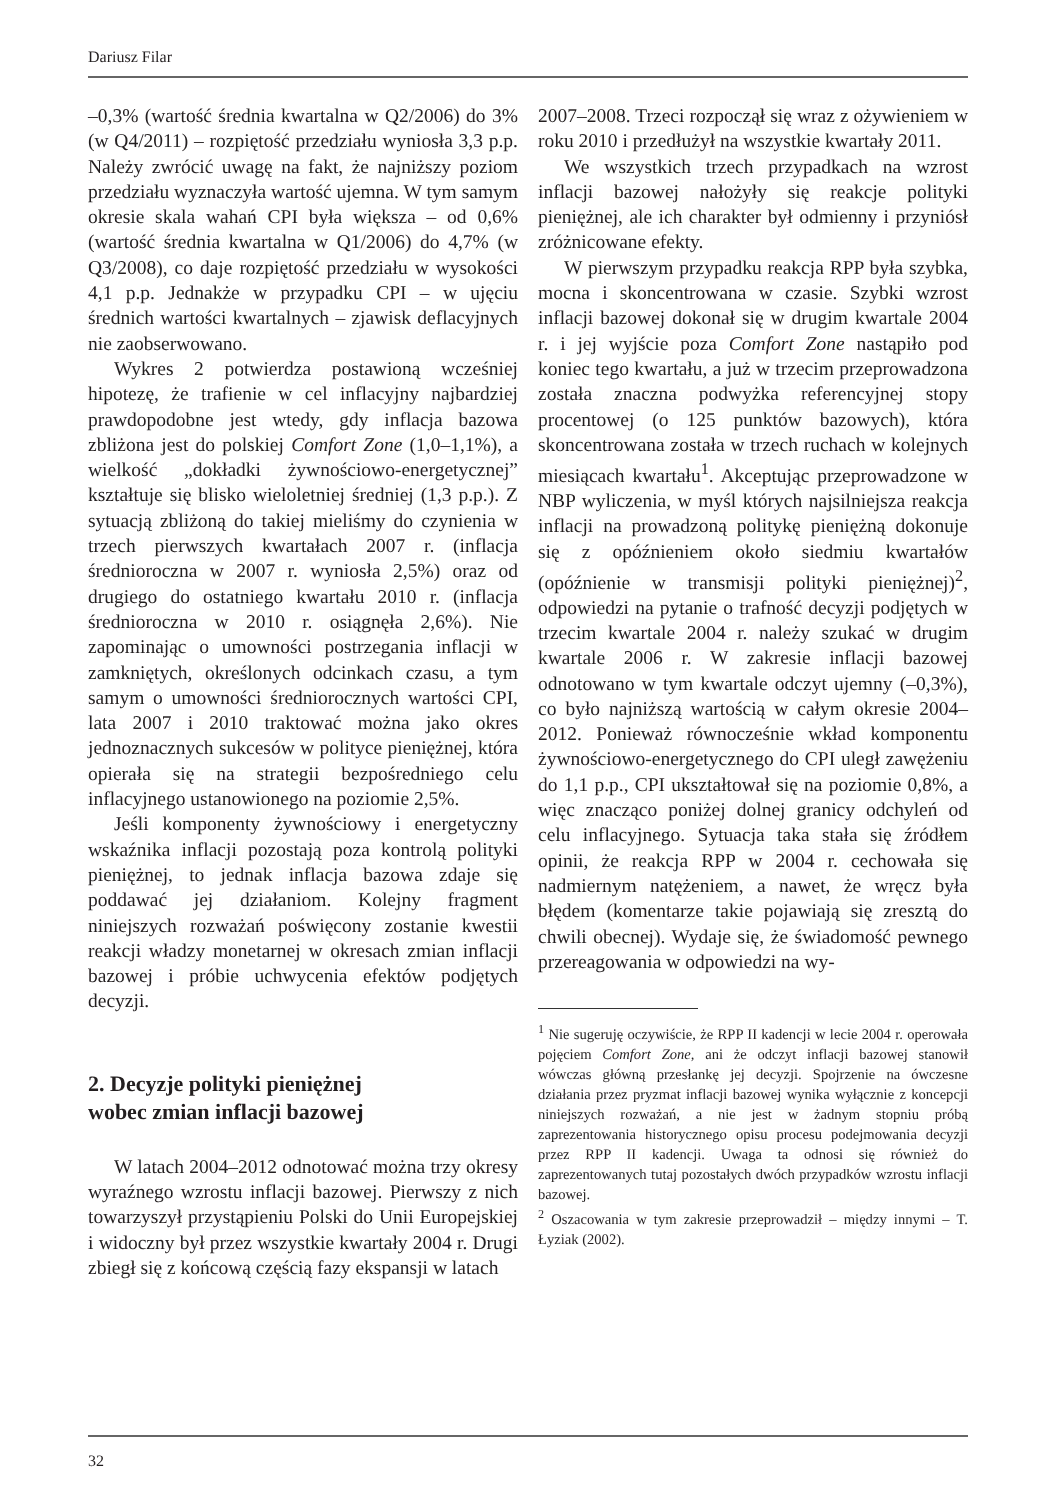Dariusz Filar
–0,3% (wartość średnia kwartalna w Q2/2006) do 3% (w Q4/2011) – rozpiętość przedziału wyniosła 3,3 p.p. Należy zwrócić uwagę na fakt, że najniższy poziom przedziału wyznaczyła wartość ujemna. W tym samym okresie skala wahań CPI była większa – od 0,6% (wartość średnia kwartalna w Q1/2006) do 4,7% (w Q3/2008), co daje rozpiętość przedziału w wysokości 4,1 p.p. Jednakże w przypadku CPI – w ujęciu średnich wartości kwartalnych – zjawisk deflacyjnych nie zaobserwowano.
Wykres 2 potwierdza postawioną wcześniej hipotezę, że trafienie w cel inflacyjny najbardziej prawdopodobne jest wtedy, gdy inflacja bazowa zbliżona jest do polskiej Comfort Zone (1,0–1,1%), a wielkość „dokładki żywnościowo-energetycznej” kształtuje się blisko wieloletniej średniej (1,3 p.p.). Z sytuacją zbliżoną do takiej mieliśmy do czynienia w trzech pierwszych kwartałach 2007 r. (inflacja średnioroczna w 2007 r. wyniosła 2,5%) oraz od drugiego do ostatniego kwartału 2010 r. (inflacja średnioroczna w 2010 r. osiągnęła 2,6%). Nie zapominając o umowności postrzegania inflacji w zamkniętych, określonych odcinkach czasu, a tym samym o umowności średniorocznych wartości CPI, lata 2007 i 2010 traktować można jako okres jednoznacznych sukcesów w polityce pieniężnej, która opierała się na strategii bezpośredniego celu inflacyjnego ustanowionego na poziomie 2,5%.
Jeśli komponenty żywnościowy i energetyczny wskaźnika inflacji pozostają poza kontrolą polityki pieniężnej, to jednak inflacja bazowa zdaje się poddawać jej działaniom. Kolejny fragment niniejszych rozważań poświęcony zostanie kwestii reakcji władzy monetarnej w okresach zmian inflacji bazowej i próbie uchwycenia efektów podjętych decyzji.
2. Decyzje polityki pieniężnej
wobec zmian inflacji bazowej
W latach 2004–2012 odnotować można trzy okresy wyraźnego wzrostu inflacji bazowej. Pierwszy z nich towarzyszył przystąpieniu Polski do Unii Europejskiej i widoczny był przez wszystkie kwartały 2004 r. Drugi zbiegł się z końcową częścią fazy ekspansji w latach
2007–2008. Trzeci rozpoczął się wraz z ożywieniem w roku 2010 i przedłużył na wszystkie kwartały 2011.
We wszystkich trzech przypadkach na wzrost inflacji bazowej nałożyły się reakcje polityki pieniężnej, ale ich charakter był odmienny i przyniósł zróżnicowane efekty.
W pierwszym przypadku reakcja RPP była szybka, mocna i skoncentrowana w czasie. Szybki wzrost inflacji bazowej dokonał się w drugim kwartale 2004 r. i jej wyjście poza Comfort Zone nastąpiło pod koniec tego kwartału, a już w trzecim przeprowadzona została znaczna podwyżka referencyjnej stopy procentowej (o 125 punktów bazowych), która skoncentrowana została w trzech ruchach w kolejnych miesiącach kwartału<sup>1</sup>. Akceptując przeprowadzone w NBP wyliczenia, w myśl których najsilniejsza reakcja inflacji na prowadzoną politykę pieniężną dokonuje się z opóźnieniem około siedmiu kwartałów (opóźnienie w transmisji polityki pieniężnej)<sup>2</sup>, odpowiedzi na pytanie o trafność decyzji podjętych w trzecim kwartale 2004 r. należy szukać w drugim kwartale 2006 r. W zakresie inflacji bazowej odnotowano w tym kwartale odczyt ujemny (–0,3%), co było najniższą wartością w całym okresie 2004–2012. Ponieważ równocześnie wkład komponentu żywnościowo-energetycznego do CPI uległ zawężeniu do 1,1 p.p., CPI ukształtował się na poziomie 0,8%, a więc znacząco poniżej dolnej granicy odchyleń od celu inflacyjnego. Sytuacja taka stała się źródłem opinii, że reakcja RPP w 2004 r. cechowała się nadmiernym natężeniem, a nawet, że wręcz była błędem (komentarze takie pojawiają się zresztą do chwili obecnej). Wydaje się, że świadomość pewnego przereagowania w odpowiedzi na wy-
<sup>1</sup> Nie sugeruję oczywiście, że RPP II kadencji w lecie 2004 r. operowała pojęciem Comfort Zone, ani że odczyt inflacji bazowej stanowił wówczas główną przesłankę jej decyzji. Spojrzenie na ówczesne działania przez pryzmat inflacji bazowej wynika wyłącznie z koncepcji niniejszych rozważań, a nie jest w żadnym stopniu próbą zaprezentowania historycznego opisu procesu podejmowania decyzji przez RPP II kadencji. Uwaga ta odnosi się również do zaprezentowanych tutaj pozostałych dwóch przypadków wzrostu inflacji bazowej.
<sup>2</sup> Oszacowania w tym zakresie przeprowadził – między innymi – T. Łyziak (2002).
32